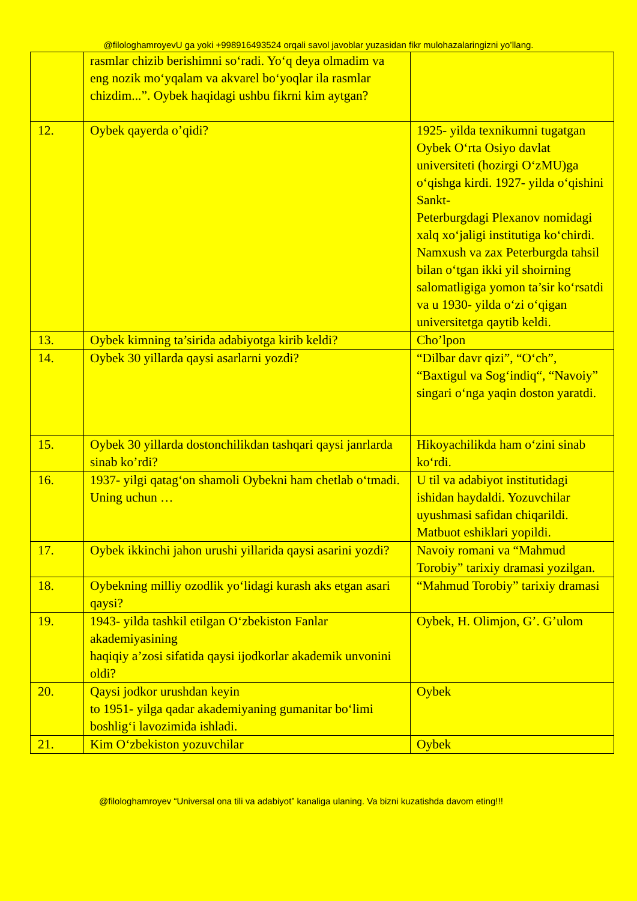@filologhamroyevU ga yoki +998916493524 orqali savol javoblar yuzasidan fikr mulohazalaringizni yo’llang.
| | rasmlar chizib berishimni so‘radi. Yo‘q deya olmadim va eng nozik mo‘yqalam va akvarel bo‘yoqlar ila rasmlar chizdim...”. Oybek haqidagi ushbu fikrni kim aytgan? | |
| 12. | Oybek qayerda o’qidi? | 1925- yilda texnikumni tugatgan Oybek O‘rta Osiyo davlat universiteti (hozirgi O‘zMU)ga o‘qishga kirdi. 1927- yilda o‘qishini Sankt- Peterburgdagi Plexanov nomidagi xalq xo‘jaligi institutiga ko‘chirdi. Namxush va zax Peterburgda tahsil bilan o‘tgan ikki yil shoirning salomatligiga yomon ta’sir ko‘rsatdi va u 1930- yilda o‘zi o‘qigan universitetga qaytib keldi. |
| 13. | Oybek kimning ta’sirida adabiyotga kirib keldi? | Cho’lpon |
| 14. | Oybek 30 yillarda qaysi asarlarni yozdi? | “Dilbar davr qizi”, “O‘ch”, “Baxtigul va Sog‘indiq“, “Navoiy” singari o‘nga yaqin doston yaratdi. |
| 15. | Oybek 30 yillarda dostonchilikdan tashqari qaysi janrlarda sinab ko’rdi? | Hikoyachilikda ham o‘zini sinab ko‘rdi. |
| 16. | 1937- yilgi qatag‘on shamoli Oybekni ham chetlab o‘tmadi. Uning uchun … | U til va adabiyot institutidagi ishidan haydaldi. Yozuvchilar uyushmasi safidan chiqarildi. Matbuot eshiklari yopildi. |
| 17. | Oybek ikkinchi jahon urushi yillarida qaysi asarini yozdi? | Navoiy romani va “Mahmud Torobiy” tarixiy dramasi yozilgan. |
| 18. | Oybekning milliy ozodlik yo‘lidagi kurash aks etgan asari qaysi? | “Mahmud Torobiy” tarixiy dramasi |
| 19. | 1943- yilda tashkil etilgan O‘zbekiston Fanlar akademiyasining haqiqiy a’zosi sifatida qaysi ijodkorlar akademik unvonini oldi? | Oybek, H. Olimjon, G’. G’ulom |
| 20. | Qaysi jodkor urushdan keyin to 1951- yilga qadar akademiyaning gumanitar bo‘limi boshlig‘i lavozimida ishladi. | Oybek |
| 21. | Kim O‘zbekiston yozuvchilar | Oybek |
@filologhamroyev “Universal ona tili va adabiyot” kanaliga ulaning. Va bizni kuzatishda davom eting!!!